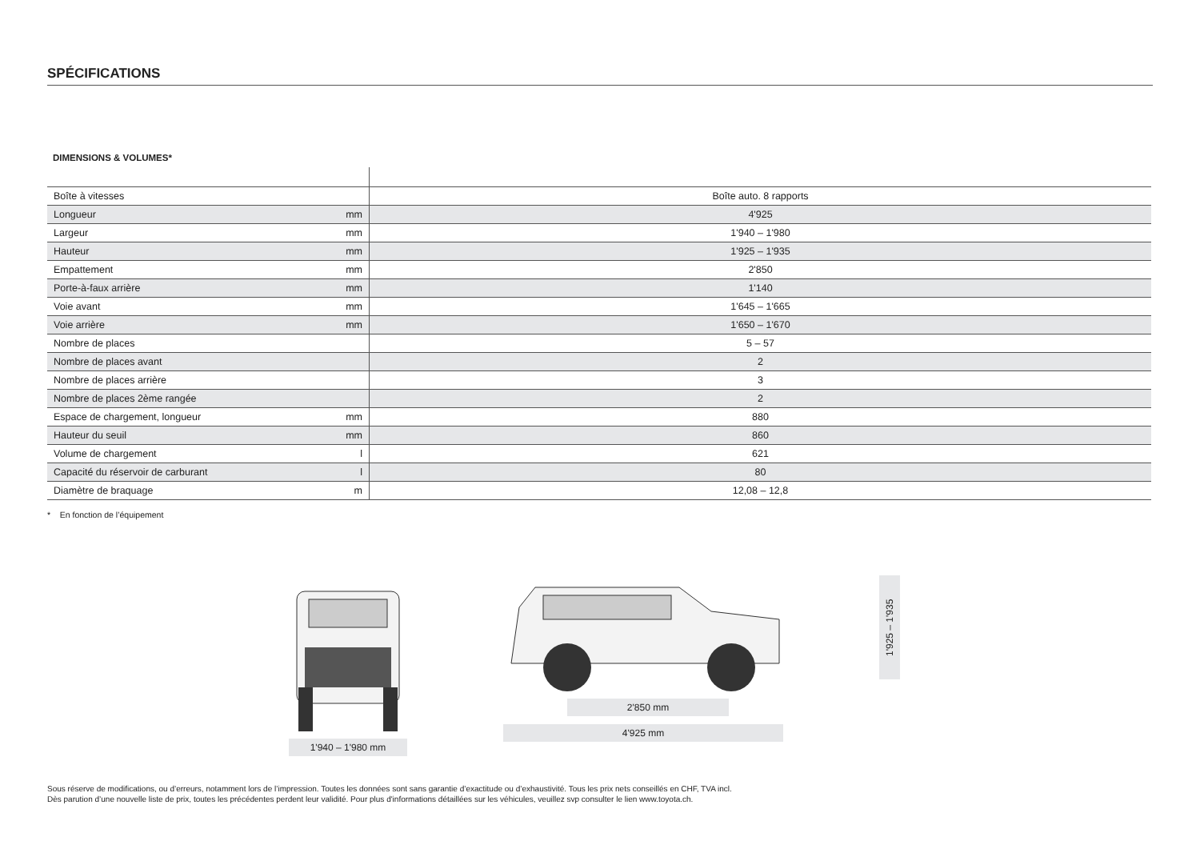SPÉCIFICATIONS
DIMENSIONS & VOLUMES*
| Boîte à vitesses | | Boîte auto. 8 rapports |
| Longueur | mm | 4'925 |
| Largeur | mm | 1'940 – 1'980 |
| Hauteur | mm | 1'925 – 1'935 |
| Empattement | mm | 2'850 |
| Porte-à-faux arrière | mm | 1'140 |
| Voie avant | mm | 1'645 – 1'665 |
| Voie arrière | mm | 1'650 – 1'670 |
| Nombre de places | | 5 – 57 |
| Nombre de places avant | | 2 |
| Nombre de places arrière | | 3 |
| Nombre de places 2ème rangée | | 2 |
| Espace de chargement, longueur | mm | 880 |
| Hauteur du seuil | mm | 860 |
| Volume de chargement | l | 621 |
| Capacité du réservoir de carburant | l | 80 |
| Diamètre de braquage | m | 12,08 – 12,8 |
* En fonction de l’équipement
1'940 – 1'980 mm
2'850 mm
4'925 mm
1'925 – 1'935
Sous réserve de modifications, ou d’erreurs, notamment lors de l’impression. Toutes les données sont sans garantie d’exactitude ou d’exhaustivité. Tous les prix nets conseillés en CHF, TVA incl.
Dès parution d’une nouvelle liste de prix, toutes les précédentes perdent leur validité. Pour plus d'informations détaillées sur les véhicules, veuillez svp consulter le lien www.toyota.ch.